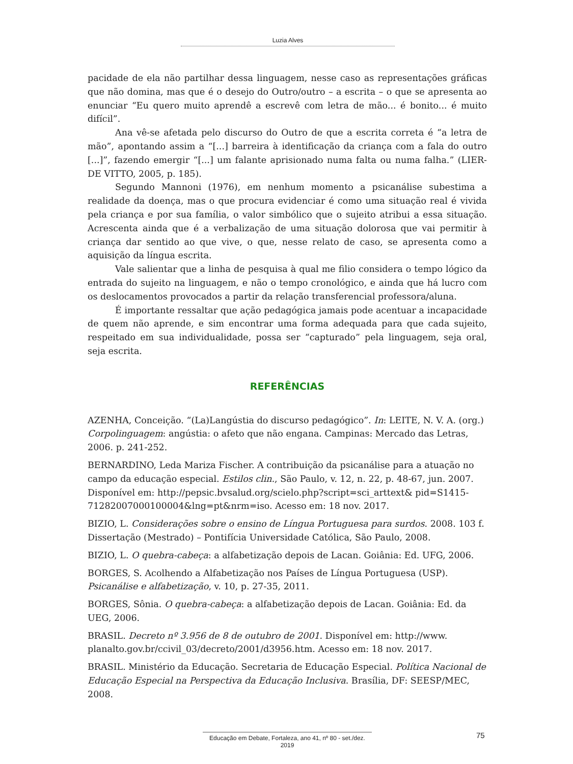Luzia Alves
pacidade de ela não partilhar dessa linguagem, nesse caso as representações gráficas que não domina, mas que é o desejo do Outro/outro – a escrita – o que se apresenta ao enunciar “Eu quero muito aprendê a escrevê com letra de mão... é bonito... é muito difícil”.
Ana vê-se afetada pelo discurso do Outro de que a escrita correta é “a letra de mão”, apontando assim a “[...] barreira à identificação da criança com a fala do outro [...]”, fazendo emergir “[...] um falante aprisionado numa falta ou numa falha.” (LIER-DE VITTO, 2005, p. 185).
Segundo Mannoni (1976), em nenhum momento a psicanálise subestima a realidade da doença, mas o que procura evidenciar é como uma situação real é vivida pela criança e por sua família, o valor simbólico que o sujeito atribui a essa situação. Acrescenta ainda que é a verbalização de uma situação dolorosa que vai permitir à criança dar sentido ao que vive, o que, nesse relato de caso, se apresenta como a aquisição da língua escrita.
Vale salientar que a linha de pesquisa à qual me filio considera o tempo lógico da entrada do sujeito na linguagem, e não o tempo cronológico, e ainda que há lucro com os deslocamentos provocados a partir da relação transferencial professora/aluna.
É importante ressaltar que ação pedagógica jamais pode acentuar a incapacidade de quem não aprende, e sim encontrar uma forma adequada para que cada sujeito, respeitado em sua individualidade, possa ser “capturado” pela linguagem, seja oral, seja escrita.
REFERÊNCIAS
AZENHA, Conceição. “(La)Langústia do discurso pedagógico”. In: LEITE, N. V. A. (org.) Corpolinguagem: angústia: o afeto que não engana. Campinas: Mercado das Letras, 2006. p. 241-252.
BERNARDINO, Leda Mariza Fischer. A contribuição da psicanálise para a atuação no campo da educação especial. Estilos clin., São Paulo, v. 12, n. 22, p. 48-67, jun. 2007. Disponível em: http://pepsic.bvsalud.org/scielo.php?script=sci_arttext& pid=S1415-71282007000100004&lng=pt&nrm=iso. Acesso em: 18 nov. 2017.
BIZIO, L. Considerações sobre o ensino de Língua Portuguesa para surdos. 2008. 103 f. Dissertação (Mestrado) – Pontifícia Universidade Católica, São Paulo, 2008.
BIZIO, L. O quebra-cabeça: a alfabetização depois de Lacan. Goiânia: Ed. UFG, 2006.
BORGES, S. Acolhendo a Alfabetização nos Países de Língua Portuguesa (USP). Psicanálise e alfabetização, v. 10, p. 27-35, 2011.
BORGES, Sônia. O quebra-cabeça: a alfabetização depois de Lacan. Goiânia: Ed. da UEG, 2006.
BRASIL. Decreto nº 3.956 de 8 de outubro de 2001. Disponível em: http://www. planalto.gov.br/ccivil_03/decreto/2001/d3956.htm. Acesso em: 18 nov. 2017.
BRASIL. Ministério da Educação. Secretaria de Educação Especial. Política Nacional de Educação Especial na Perspectiva da Educação Inclusiva. Brasília, DF: SEESP/MEC, 2008.
Educação em Debate, Fortaleza, ano 41, nº 80 - set./dez. 2019
75